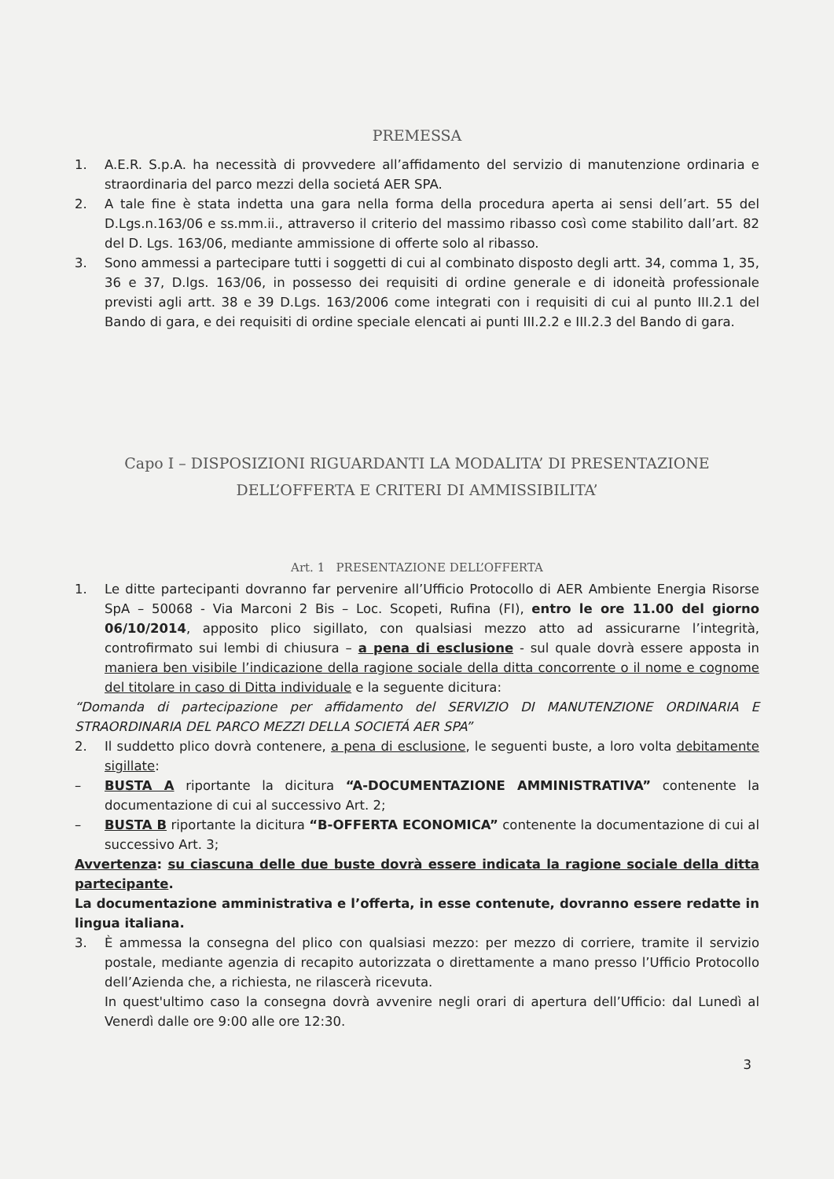PREMESSA
1. A.E.R. S.p.A. ha necessità di provvedere all’affidamento del servizio di manutenzione ordinaria e straordinaria del parco mezzi della societá AER SPA.
2. A tale fine è stata indetta una gara nella forma della procedura aperta ai sensi dell’art. 55 del D.Lgs.n.163/06 e ss.mm.ii., attraverso il criterio del massimo ribasso così come stabilito dall’art. 82 del D. Lgs. 163/06, mediante ammissione di offerte solo al ribasso.
3. Sono ammessi a partecipare tutti i soggetti di cui al combinato disposto degli artt. 34, comma 1, 35, 36 e 37, D.lgs. 163/06, in possesso dei requisiti di ordine generale e di idoneità professionale previsti agli artt. 38 e 39 D.Lgs. 163/2006 come integrati con i requisiti di cui al punto III.2.1 del Bando di gara, e dei requisiti di ordine speciale elencati ai punti III.2.2 e III.2.3 del Bando di gara.
Capo I – DISPOSIZIONI RIGUARDANTI LA MODALITA’ DI PRESENTAZIONE
DELL’OFFERTA E CRITERI DI AMMISSIBILITA’
Art. 1 PRESENTAZIONE DELL’OFFERTA
1. Le ditte partecipanti dovranno far pervenire all’Ufficio Protocollo di AER Ambiente Energia Risorse SpA – 50068 - Via Marconi 2 Bis – Loc. Scopeti, Rufina (FI), entro le ore 11.00 del giorno 06/10/2014, apposito plico sigillato, con qualsiasi mezzo atto ad assicurarne l’integrità, controfirmato sui lembi di chiusura – a pena di esclusione - sul quale dovrà essere apposta in maniera ben visibile l’indicazione della ragione sociale della ditta concorrente o il nome e cognome del titolare in caso di Ditta individuale e la seguente dicitura:
“Domanda di partecipazione per affidamento del SERVIZIO DI MANUTENZIONE ORDINARIA E STRAORDINARIA DEL PARCO MEZZI DELLA SOCIETÁ AER SPA”
2. Il suddetto plico dovrà contenere, a pena di esclusione, le seguenti buste, a loro volta debitamente sigillate:
– BUSTA A riportante la dicitura “A-DOCUMENTAZIONE AMMINISTRATIVA” contenente la documentazione di cui al successivo Art. 2;
– BUSTA B riportante la dicitura “B-OFFERTA ECONOMICA” contenente la documentazione di cui al successivo Art. 3;
Avvertenza: su ciascuna delle due buste dovrà essere indicata la ragione sociale della ditta partecipante.
La documentazione amministrativa e l’offerta, in esse contenute, dovranno essere redatte in lingua italiana.
3. È ammessa la consegna del plico con qualsiasi mezzo: per mezzo di corriere, tramite il servizio postale, mediante agenzia di recapito autorizzata o direttamente a mano presso l’Ufficio Protocollo dell’Azienda che, a richiesta, ne rilascerà ricevuta.
In quest'ultimo caso la consegna dovrà avvenire negli orari di apertura dell’Ufficio: dal Lunedì al Venerdì dalle ore 9:00 alle ore 12:30.
3